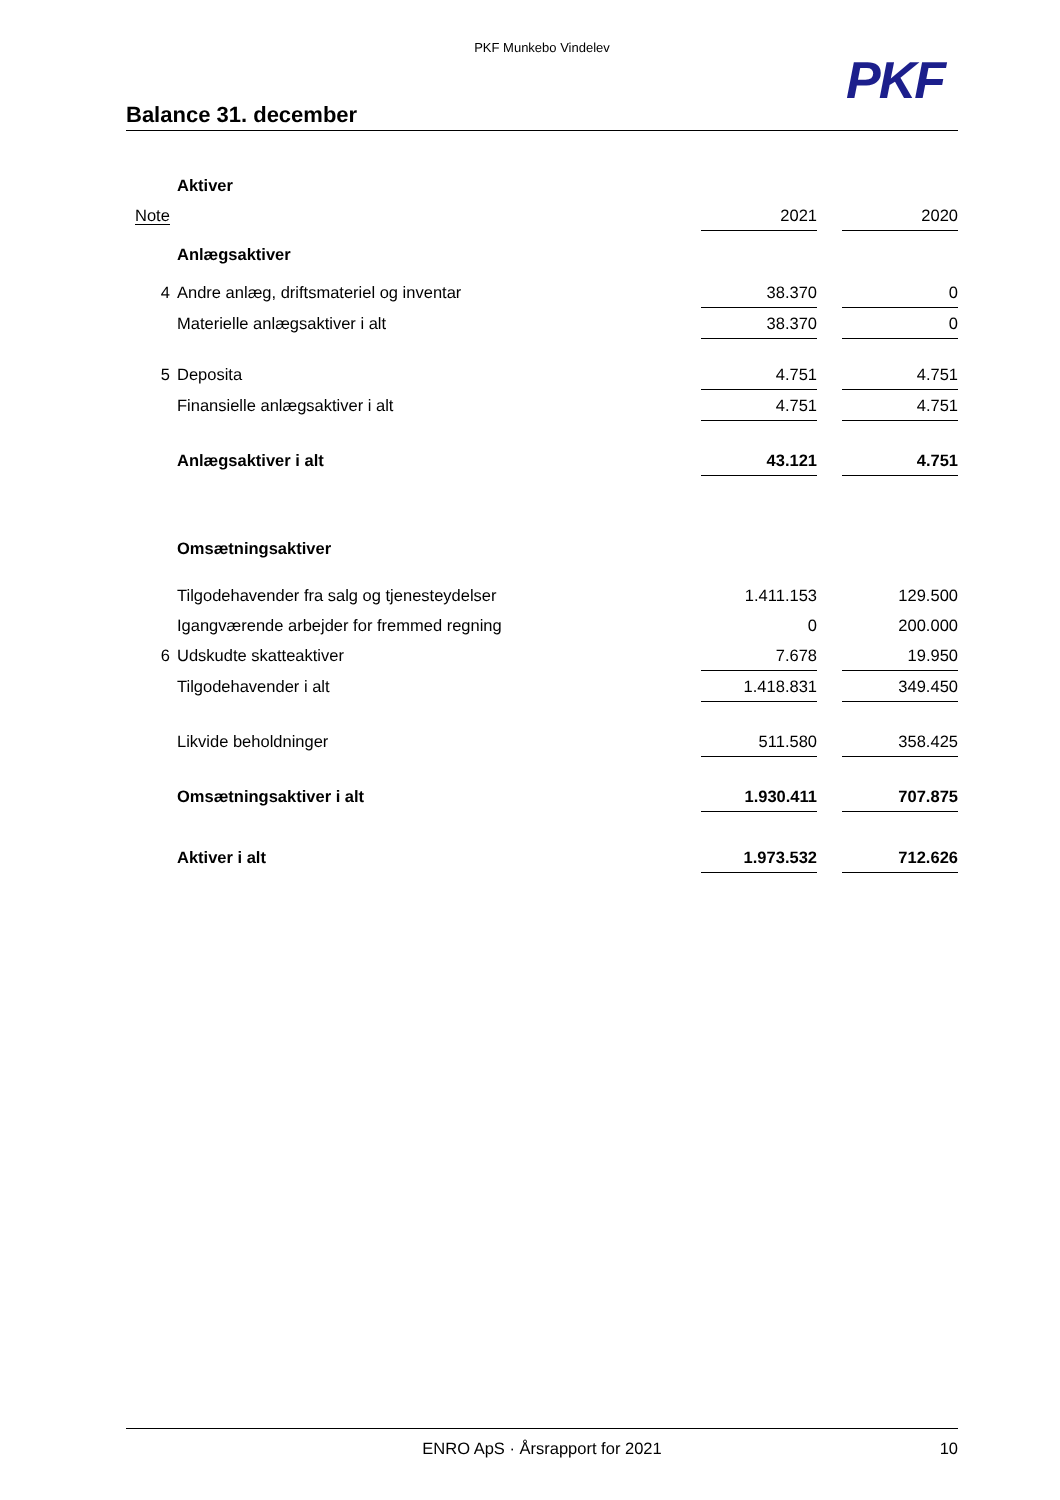PKF Munkebo Vindelev
PKF
Balance 31. december
| | Aktiver | | | |
| Note | | 2021 | | 2020 |
| | Anlægsaktiver | | | |
| 4 | Andre anlæg, driftsmateriel og inventar | 38.370 | | 0 |
| | Materielle anlægsaktiver i alt | 38.370 | | 0 |
| 5 | Deposita | 4.751 | | 4.751 |
| | Finansielle anlægsaktiver i alt | 4.751 | | 4.751 |
| | Anlægsaktiver i alt | 43.121 | | 4.751 |
| | Omsætningsaktiver | | | |
| | Tilgodehavender fra salg og tjenesteydelser | 1.411.153 | | 129.500 |
| | Igangværende arbejder for fremmed regning | 0 | | 200.000 |
| 6 | Udskudte skatteaktiver | 7.678 | | 19.950 |
| | Tilgodehavender i alt | 1.418.831 | | 349.450 |
| | Likvide beholdninger | 511.580 | | 358.425 |
| | Omsætningsaktiver i alt | 1.930.411 | | 707.875 |
| | Aktiver i alt | 1.973.532 | | 712.626 |
ENRO ApS · Årsrapport for 2021 10